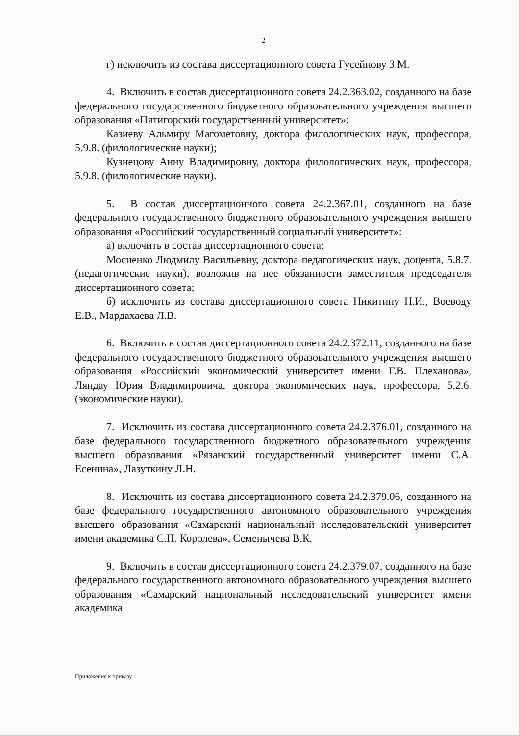2
г) исключить из состава диссертационного совета Гусейнову З.М.
4. Включить в состав диссертационного совета 24.2.363.02, созданного на базе федерального государственного бюджетного образовательного учреждения высшего образования «Пятигорский государственный университет»:
Казиеву Альмиру Магометовну, доктора филологических наук, профессора, 5.9.8. (филологические науки);
Кузнецову Анну Владимировну, доктора филологических наук, профессора, 5.9.8. (филологические науки).
5. В состав диссертационного совета 24.2.367.01, созданного на базе федерального государственного бюджетного образовательного учреждения высшего образования «Российский государственный социальный университет»:
а) включить в состав диссертационного совета:
Мосиенко Людмилу Васильевну, доктора педагогических наук, доцента, 5.8.7. (педагогические науки), возложив на нее обязанности заместителя председателя диссертационного совета;
б) исключить из состава диссертационного совета Никитину Н.И., Воеводу Е.В., Мардахаева Л.В.
6. Включить в состав диссертационного совета 24.2.372.11, созданного на базе федерального государственного бюджетного образовательного учреждения высшего образования «Российский экономический университет имени Г.В. Плеханова», Ляндау Юрия Владимировича, доктора экономических наук, профессора, 5.2.6. (экономические науки).
7. Исключить из состава диссертационного совета 24.2.376.01, созданного на базе федерального государственного бюджетного образовательного учреждения высшего образования «Рязанский государственный университет имени С.А. Есенина», Лазуткину Л.Н.
8. Исключить из состава диссертационного совета 24.2.379.06, созданного на базе федерального государственного автономного образовательного учреждения высшего образования «Самарский национальный исследовательский университет имени академика С.П. Королева», Семенычева В.К.
9. Включить в состав диссертационного совета 24.2.379.07, созданного на базе федерального государственного автономного образовательного учреждения высшего образования «Самарский национальный исследовательский университет имени академика
Приложение к приказу